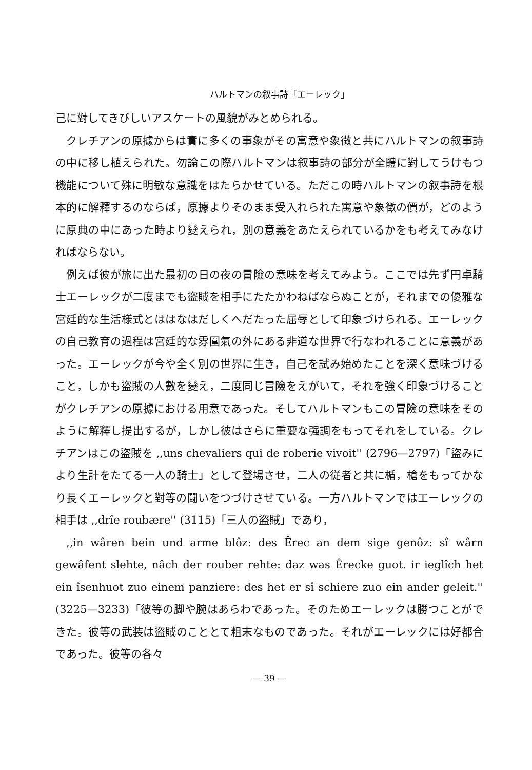ハルトマンの叙事詩「エーレック」
己に對してきびしいアスケートの風貌がみとめられる。
クレチアンの原據からは實に多くの事象がその寓意や象徴と共にハルトマンの叙事詩の中に移し植えられた。勿論この際ハルトマンは叙事詩の部分が全體に對してうけもつ機能について殊に明敏な意識をはたらかせている。ただこの時ハルトマンの叙事詩を根本的に解釋するのならば，原據よりそのまま受入れられた寓意や象徴の價が，どのように原典の中にあった時より變えられ，別の意義をあたえられているかをも考えてみなければならない。
例えば彼が旅に出た最初の日の夜の冒險の意味を考えてみよう。ここでは先ず円卓騎士エーレックが二度までも盜賊を相手にたたかわねばならぬことが，それまでの優雅な宮廷的な生活様式とははなはだしくへだたった屈辱として印象づけられる。エーレックの自己教育の過程は宮廷的な雰圍氣の外にある非道な世界で行なわれることに意義があった。エーレックが今や全く別の世界に生き，自己を試み始めたことを深く意味づけること，しかも盜賊の人數を變え，二度同じ冒險をえがいて，それを強く印象づけることがクレチアンの原據における用意であった。そしてハルトマンもこの冒險の意味をそのように解釋し提出するが，しかし彼はさらに重要な强調をもってそれをしている。クレチアンはこの盜賊を ,,uns chevaliers qui de roberie vivoit'' (2796—2797)「盜みにより生計をたてる一人の騎士」として登場させ，二人の従者と共に楯，槍をもってかなり長くエーレックと對等の鬪いをつづけさせている。一方ハルトマンではエーレックの相手は ,,drîe roubære'' (3115)「三人の盜賊」であり，
,,in wâren bein und arme blôz: des Êrec an dem sige genôz: sî wârn gewâfent slehte, nâch der rouber rehte: daz was Êrecke guot. ir ieglîch het ein îsenhuot zuo einem panziere: des het er sî schiere zuo ein ander geleit.'' (3225—3233)「彼等の脚や腕はあらわであった。そのためエーレックは勝つことができた。彼等の武装は盜賊のこととて粗末なものであった。それがエーレックには好都合であった。彼等の各々
— 39 —